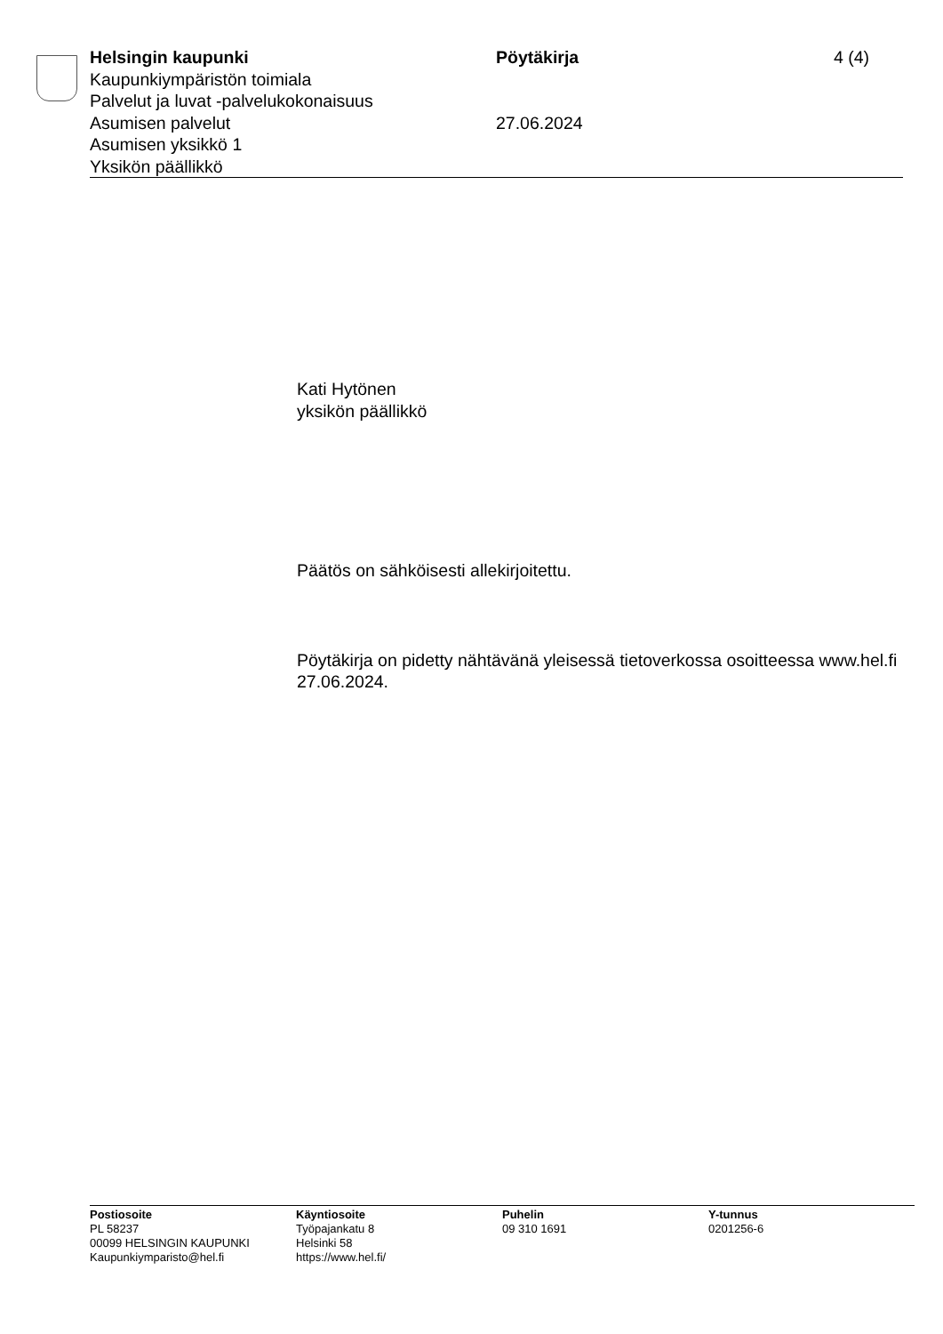Helsingin kaupunki
Kaupunkiympäristön toimiala
Palvelut ja luvat -palvelukokonaisuus
Asumisen palvelut
Asumisen yksikkö 1
Yksikön päällikkö
Pöytäkirja
27.06.2024
4 (4)
Kati Hytönen
yksikön päällikkö
Päätös on sähköisesti allekirjoitettu.
Pöytäkirja on pidetty nähtävänä yleisessä tietoverkossa osoitteessa www.hel.fi 27.06.2024.
Postiosoite
PL 58237
00099 HELSINGIN KAUPUNKI
Kaupunkiymparisto@hel.fi
Käyntiosoite
Työpajankatu 8
Helsinki 58
https://www.hel.fi/
Puhelin
09 310 1691
Y-tunnus
0201256-6